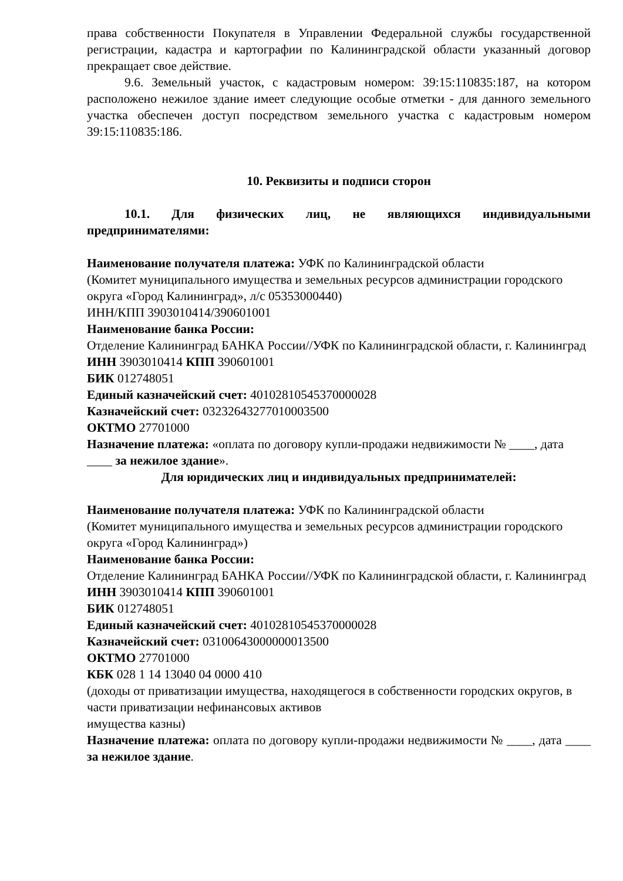права собственности Покупателя в Управлении Федеральной службы государственной регистрации, кадастра и картографии по Калининградской области указанный договор прекращает свое действие.
9.6. Земельный участок, с кадастровым номером: 39:15:110835:187, на котором расположено нежилое здание имеет следующие особые отметки - для данного земельного участка обеспечен доступ посредством земельного участка с кадастровым номером 39:15:110835:186.
10. Реквизиты и подписи сторон
10.1. Для физических лиц, не являющихся индивидуальными предпринимателями:
Наименование получателя платежа: УФК по Калининградской области
(Комитет муниципального имущества и земельных ресурсов администрации городского округа «Город Калининград», л/с 05353000440)
ИНН/КПП 3903010414/390601001
Наименование банка России:
Отделение Калининград БАНКА России//УФК по Калининградской области, г. Калининград
ИНН 3903010414 КПП 390601001
БИК 012748051
Единый казначейский счет: 40102810545370000028
Казначейский счет: 03232643277010003500
ОКТМО 27701000
Назначение платежа: «оплата по договору купли-продажи недвижимости № ____, дата ____ за нежилое здание».
Для юридических лиц и индивидуальных предпринимателей:
Наименование получателя платежа: УФК по Калининградской области
(Комитет муниципального имущества и земельных ресурсов администрации городского округа «Город Калининград»)
Наименование банка России:
Отделение Калининград БАНКА России//УФК по Калининградской области, г. Калининград
ИНН 3903010414 КПП 390601001
БИК 012748051
Единый казначейский счет: 40102810545370000028
Казначейский счет: 03100643000000013500
ОКТМО 27701000
КБК 028 1 14 13040 04 0000 410
(доходы от приватизации имущества, находящегося в собственности городских округов, в части приватизации нефинансовых активов
имущества казны)
Назначение платежа: оплата по договору купли-продажи недвижимости № ____, дата ____ за нежилое здание.